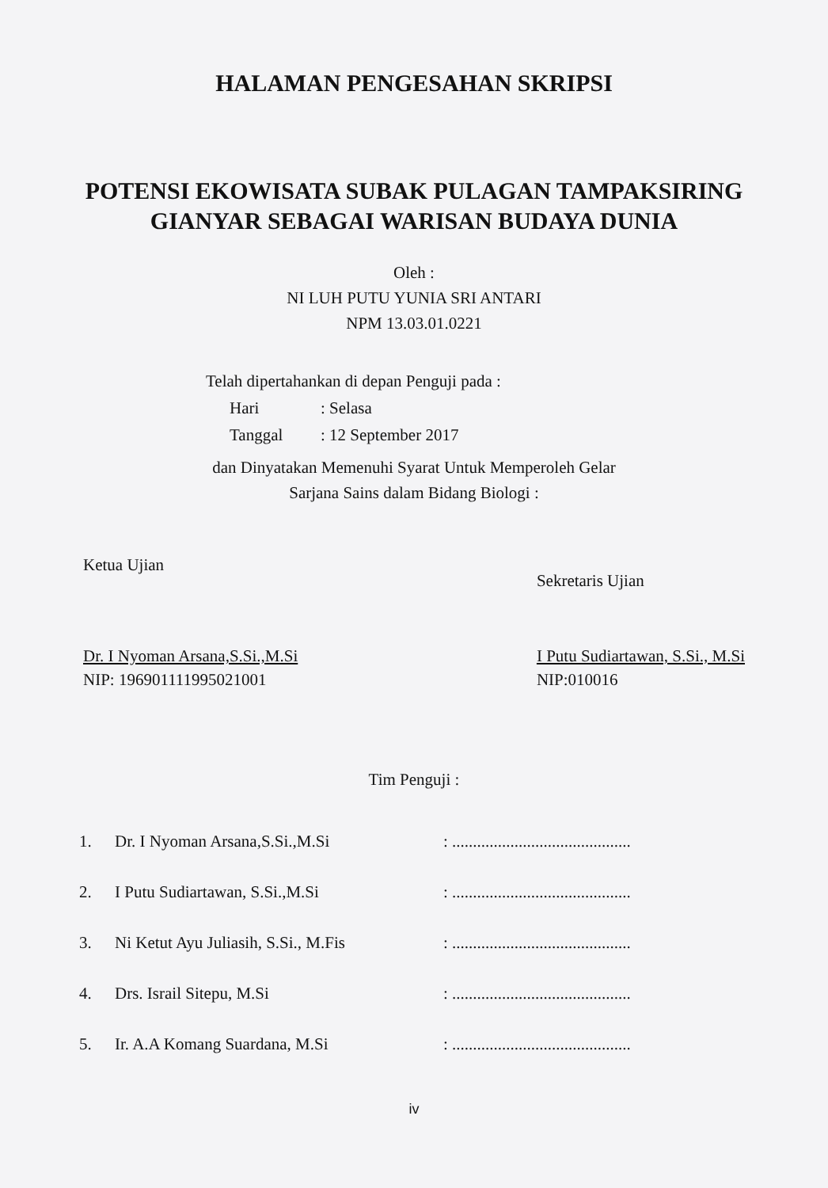HALAMAN PENGESAHAN SKRIPSI
POTENSI EKOWISATA SUBAK PULAGAN TAMPAKSIRING GIANYAR SEBAGAI WARISAN BUDAYA DUNIA
Oleh :
NI LUH PUTU YUNIA SRI ANTARI
NPM 13.03.01.0221
Telah dipertahankan di depan Penguji pada :
Hari: Selasa
Tanggal: 12 September 2017
dan Dinyatakan Memenuhi Syarat Untuk Memperoleh Gelar
Sarjana Sains dalam Bidang Biologi :
Ketua Ujian
Dr. I Nyoman Arsana,S.Si.,M.Si
NIP: 196901111995021001
Sekretaris Ujian
I Putu Sudiartawan, S.Si., M.Si
NIP:010016
Tim Penguji :
1. Dr. I Nyoman Arsana,S.Si.,M.Si: ...........................................
2. I Putu Sudiartawan, S.Si.,M.Si: ...........................................
3. Ni Ketut Ayu Juliasih, S.Si., M.Fis: ...........................................
4. Drs. Israil Sitepu, M.Si: ...........................................
5. Ir. A.A Komang Suardana, M.Si: ...........................................
iv